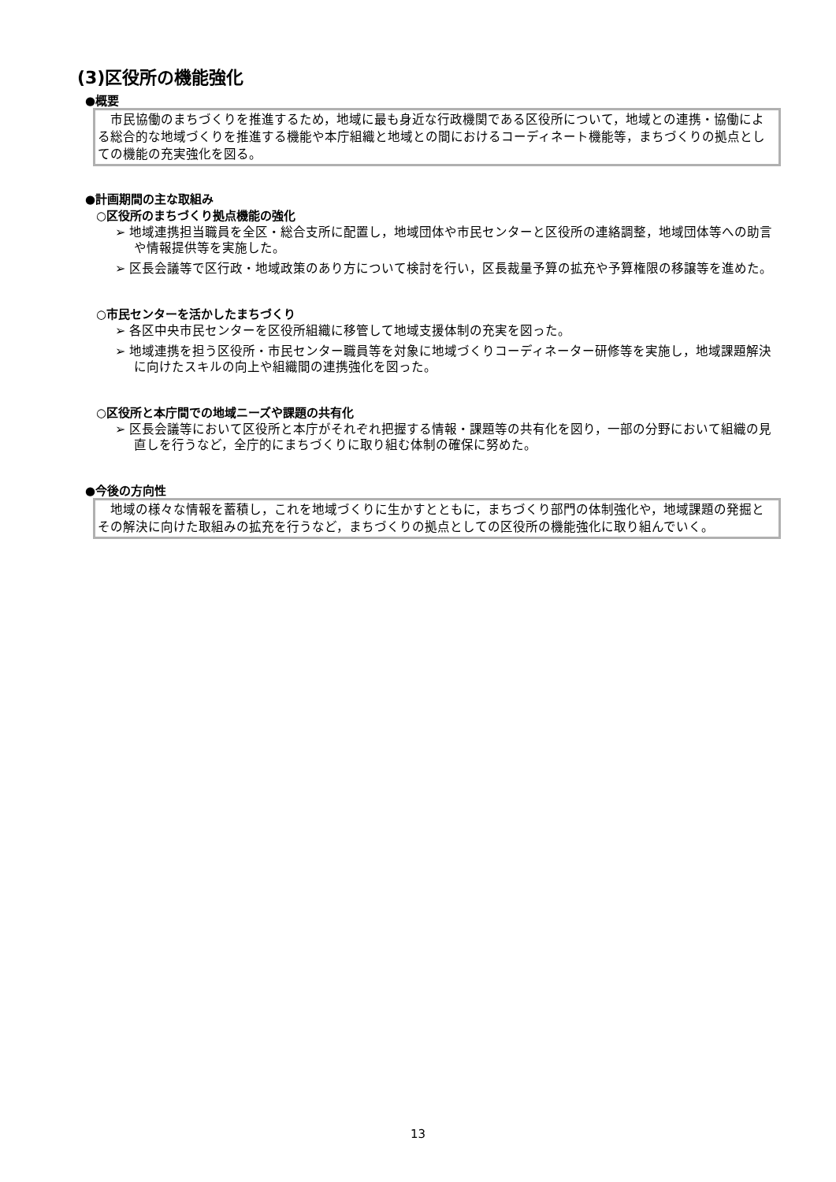(3)区役所の機能強化
●概要
　市民協働のまちづくりを推進するため，地域に最も身近な行政機関である区役所について，地域との連携・協働による総合的な地域づくりを推進する機能や本庁組織と地域との間におけるコーディネート機能等，まちづくりの拠点としての機能の充実強化を図る。
●計画期間の主な取組み
○区役所のまちづくり拠点機能の強化
➢ 地域連携担当職員を全区・総合支所に配置し，地域団体や市民センターと区役所の連絡調整，地域団体等への助言や情報提供等を実施した。
➢ 区長会議等で区行政・地域政策のあり方について検討を行い，区長裁量予算の拡充や予算権限の移譲等を進めた。
○市民センターを活かしたまちづくり
➢ 各区中央市民センターを区役所組織に移管して地域支援体制の充実を図った。
➢ 地域連携を担う区役所・市民センター職員等を対象に地域づくりコーディネーター研修等を実施し，地域課題解決に向けたスキルの向上や組織間の連携強化を図った。
○区役所と本庁間での地域ニーズや課題の共有化
➢ 区長会議等において区役所と本庁がそれぞれ把握する情報・課題等の共有化を図り，一部の分野において組織の見直しを行うなど，全庁的にまちづくりに取り組む体制の確保に努めた。
●今後の方向性
　地域の様々な情報を蓄積し，これを地域づくりに生かすとともに，まちづくり部門の体制強化や，地域課題の発掘とその解決に向けた取組みの拡充を行うなど，まちづくりの拠点としての区役所の機能強化に取り組んでいく。
13